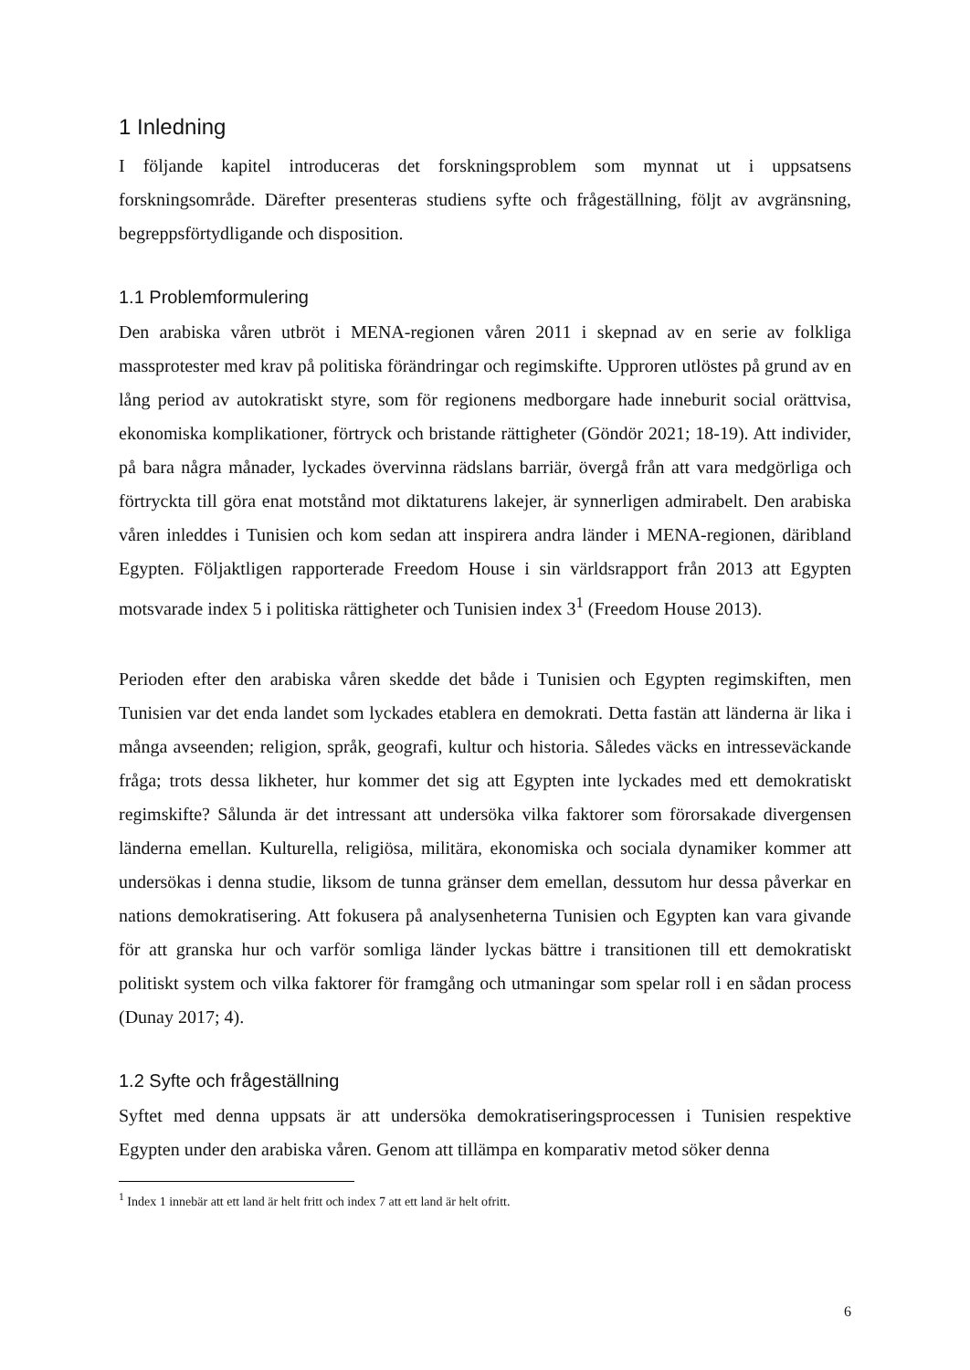1 Inledning
I följande kapitel introduceras det forskningsproblem som mynnat ut i uppsatsens forskningsområde. Därefter presenteras studiens syfte och frågeställning, följt av avgränsning, begreppsförtydligande och disposition.
1.1 Problemformulering
Den arabiska våren utbröt i MENA-regionen våren 2011 i skepnad av en serie av folkliga massprotester med krav på politiska förändringar och regimskifte. Upproren utlöstes på grund av en lång period av autokratiskt styre, som för regionens medborgare hade inneburit social orättvisa, ekonomiska komplikationer, förtryck och bristande rättigheter (Göndör 2021; 18-19). Att individer, på bara några månader, lyckades övervinna rädslans barriär, övergå från att vara medgörliga och förtryckta till göra enat motstånd mot diktaturens lakejer, är synnerligen admirabelt. Den arabiska våren inleddes i Tunisien och kom sedan att inspirera andra länder i MENA-regionen, däribland Egypten. Följaktligen rapporterade Freedom House i sin världsrapport från 2013 att Egypten motsvarade index 5 i politiska rättigheter och Tunisien index 3<sup>1</sup> (Freedom House 2013).
Perioden efter den arabiska våren skedde det både i Tunisien och Egypten regimskiften, men Tunisien var det enda landet som lyckades etablera en demokrati. Detta fastän att länderna är lika i många avseenden; religion, språk, geografi, kultur och historia. Således väcks en intresseväckande fråga; trots dessa likheter, hur kommer det sig att Egypten inte lyckades med ett demokratiskt regimskifte? Sålunda är det intressant att undersöka vilka faktorer som förorsakade divergensen länderna emellan. Kulturella, religiösa, militära, ekonomiska och sociala dynamiker kommer att undersökas i denna studie, liksom de tunna gränser dem emellan, dessutom hur dessa påverkar en nations demokratisering. Att fokusera på analysenheterna Tunisien och Egypten kan vara givande för att granska hur och varför somliga länder lyckas bättre i transitionen till ett demokratiskt politiskt system och vilka faktorer för framgång och utmaningar som spelar roll i en sådan process (Dunay 2017; 4).
1.2 Syfte och frågeställning
Syftet med denna uppsats är att undersöka demokratiseringsprocessen i Tunisien respektive Egypten under den arabiska våren. Genom att tillämpa en komparativ metod söker denna
<sup>1</sup> Index 1 innebär att ett land är helt fritt och index 7 att ett land är helt ofritt.
6